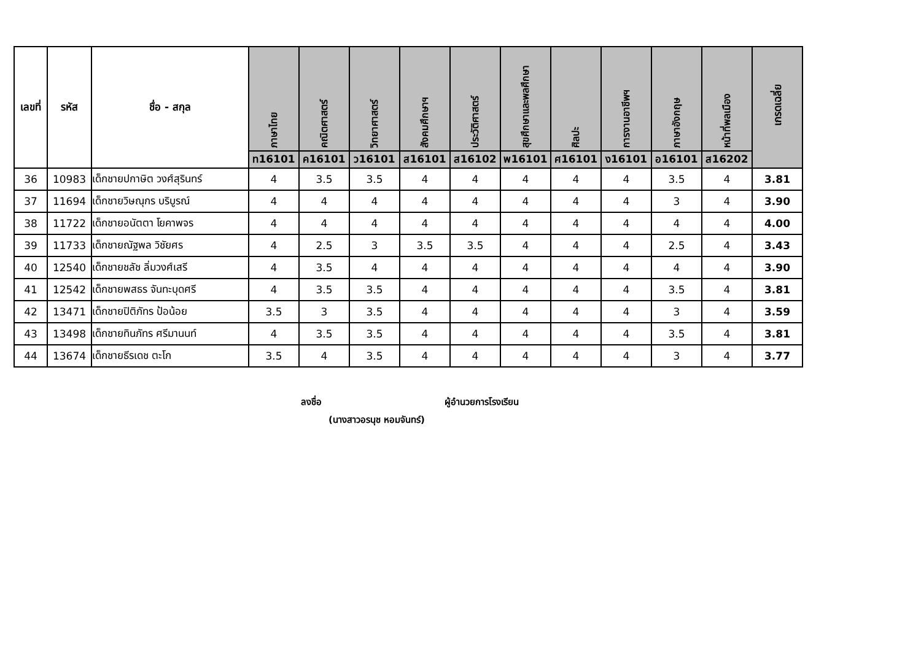| เลขที่ | รหัส | ชื่อ - สกุล | ภาษาไทย | คณิตศาสตร์ | วิทยาศาสตร์ | สังคมศึกษาฯ | ประวัติศาสตร์ | สุขศึกษาและพลศึกษา | ศิลปะ | การงานอาชีพฯ | ภาษาอังกฤษ | หน้าที่พลเมือง | เกรดเฉลี่ย |
| --- | --- | --- | --- | --- | --- | --- | --- | --- | --- | --- | --- | --- | --- |
| | | | ท16101 | ค16101 | ว16101 | ส16101 | ส16102 | พ16101 | ศ16101 | ง16101 | อ16101 | ส16202 | |
| 36 | 10983 | เด็กชายปกาษิต วงศ์สุรินทร์ | 4 | 3.5 | 3.5 | 4 | 4 | 4 | 4 | 4 | 3.5 | 4 | 3.81 |
| 37 | 11694 | เด็กชายวิษณุกร บริบูรณ์ | 4 | 4 | 4 | 4 | 4 | 4 | 4 | 4 | 3 | 4 | 3.90 |
| 38 | 11722 | เด็กชายอนัตตา โยคาพจร | 4 | 4 | 4 | 4 | 4 | 4 | 4 | 4 | 4 | 4 | 4.00 |
| 39 | 11733 | เด็กชายณัฐพล วิชัยศร | 4 | 2.5 | 3 | 3.5 | 3.5 | 4 | 4 | 4 | 2.5 | 4 | 3.43 |
| 40 | 12540 | เด็กชายชลัช ลิ่มวงศ์เสรี | 4 | 3.5 | 4 | 4 | 4 | 4 | 4 | 4 | 4 | 4 | 3.90 |
| 41 | 12542 | เด็กชายพสธร จันทะบุดศรี | 4 | 3.5 | 3.5 | 4 | 4 | 4 | 4 | 4 | 3.5 | 4 | 3.81 |
| 42 | 13471 | เด็กชายปิติภัทร ป้อน้อย | 3.5 | 3 | 3.5 | 4 | 4 | 4 | 4 | 4 | 3 | 4 | 3.59 |
| 43 | 13498 | เด็กชายทินภัทร ศรีมานนท์ | 4 | 3.5 | 3.5 | 4 | 4 | 4 | 4 | 4 | 3.5 | 4 | 3.81 |
| 44 | 13674 | เด็กชายธีรเดช ตะโก | 3.5 | 4 | 3.5 | 4 | 4 | 4 | 4 | 4 | 3 | 4 | 3.77 |
ลงชื่อ ผู้อำนวยการโรงเรียน
(นางสาวอรนุช หอมจันทร์)